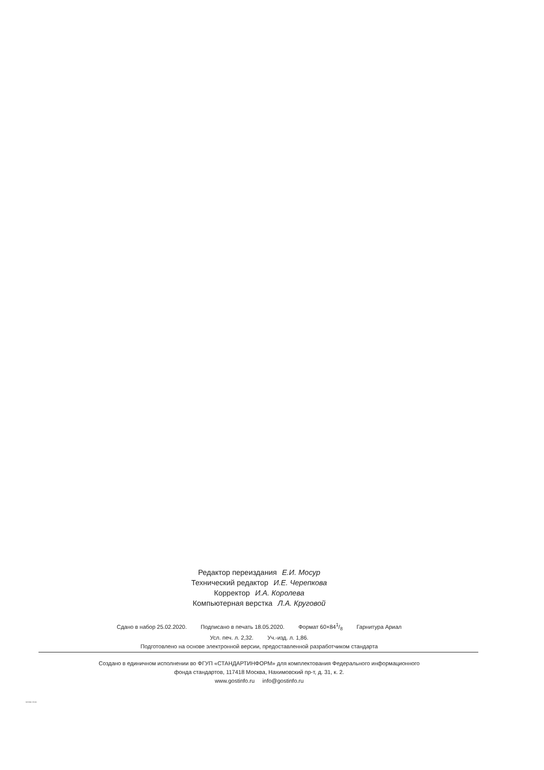Редактор переиздания Е.И. Мосур
Технический редактор И.Е. Черепкова
Корректор И.А. Королева
Компьютерная верстка Л.А. Круговой
Сдано в набор 25.02.2020. Подписано в печать 18.05.2020. Формат 60×841/8 Гарнитура Ариал
Усл. печ. л. 2,32. Уч.-изд. л. 1,86.
Подготовлено на основе электронной версии, предоставленной разработчиком стандарта
Создано в единичном исполнении во ФГУП «СТАНДАРТИНФОРМ» для комплектования Федерального информационного
фонда стандартов, 117418 Москва, Нахимовский пр-т, д. 31, к. 2.
www.gostinfo.ru info@gostinfo.ru
50056-2016